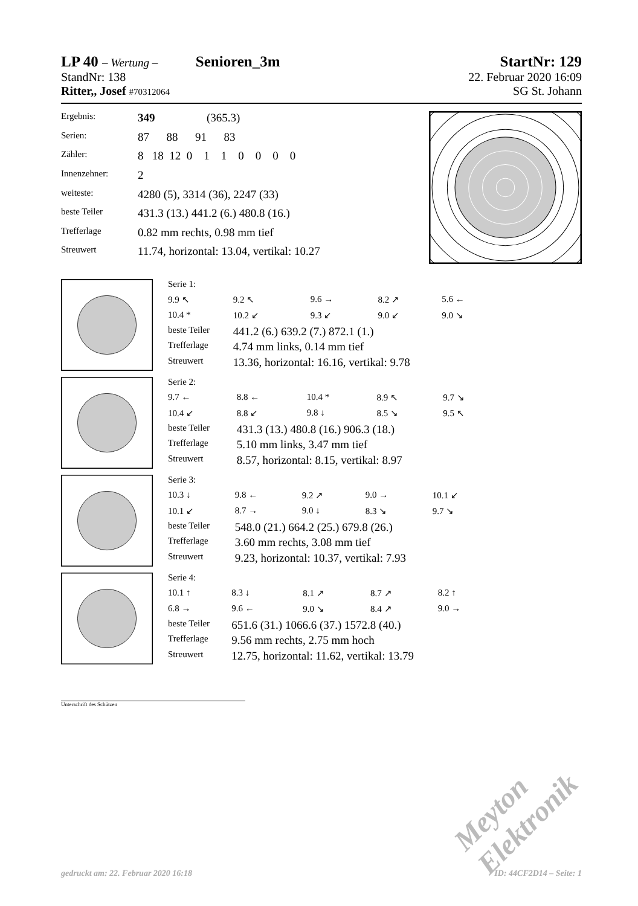LP 40 – Wertung – Senioren_3m
StartNr: 129
StandNr: 138 22. Februar 2020 16:09
Ritter,, Josef #70312064 SG St. Johann
| Ergebnis: | 349 (365.3) |
| Serien: | 87 88 91 83 |
| Zähler: | 8 18 12 0 1 1 0 0 0 0 |
| Innenzehner: | 2 |
| weiteste: | 4280 (5), 3314 (36), 2247 (33) |
| beste Teiler | 431.3 (13.) 441.2 (6.) 480.8 (16.) |
| Trefferlage | 0.82 mm rechts, 0.98 mm tief |
| Streuwert | 11.74, horizontal: 13.04, vertikal: 10.27 |
| Serie 1: | | | | |
| 9.9 ↖ | 9.2 ↖ | 9.6 → | 8.2 ↗ | 5.6 ← |
| 10.4 * | 10.2 ↙ | 9.3 ↙ | 9.0 ↙ | 9.0 ↘ |
| beste Teiler | 441.2 (6.) 639.2 (7.) 872.1 (1.) | | | |
| Trefferlage | 4.74 mm links, 0.14 mm tief | | | |
| Streuwert | 13.36, horizontal: 16.16, vertikal: 9.78 | | | |
| Serie 2: | | | | |
| 9.7 ← | 8.8 ← | 10.4 * | 8.9 ↖ | 9.7 ↘ |
| 10.4 ↙ | 8.8 ↙ | 9.8 ↓ | 8.5 ↘ | 9.5 ↖ |
| beste Teiler | 431.3 (13.) 480.8 (16.) 906.3 (18.) | | | |
| Trefferlage | 5.10 mm links, 3.47 mm tief | | | |
| Streuwert | 8.57, horizontal: 8.15, vertikal: 8.97 | | | |
| Serie 3: | | | | |
| 10.3 ↓ | 9.8 ← | 9.2 ↗ | 9.0 → | 10.1 ↙ |
| 10.1 ↙ | 8.7 → | 9.0 ↓ | 8.3 ↘ | 9.7 ↘ |
| beste Teiler | 548.0 (21.) 664.2 (25.) 679.8 (26.) | | | |
| Trefferlage | 3.60 mm rechts, 3.08 mm tief | | | |
| Streuwert | 9.23, horizontal: 10.37, vertikal: 7.93 | | | |
| Serie 4: | | | | |
| 10.1 ↑ | 8.3 ↓ | 8.1 ↗ | 8.7 ↗ | 8.2 ↑ |
| 6.8 → | 9.6 ← | 9.0 ↘ | 8.4 ↗ | 9.0 → |
| beste Teiler | 651.6 (31.) 1066.6 (37.) 1572.8 (40.) | | | |
| Trefferlage | 9.56 mm rechts, 2.75 mm hoch | | | |
| Streuwert | 12.75, horizontal: 11.62, vertikal: 13.79 | | | |
Unterschrift des Schützen
Meyton Elektronik
gedruckt am: 22. Februar 2020 16:18 ID: 44CF2D14 – Seite: 1